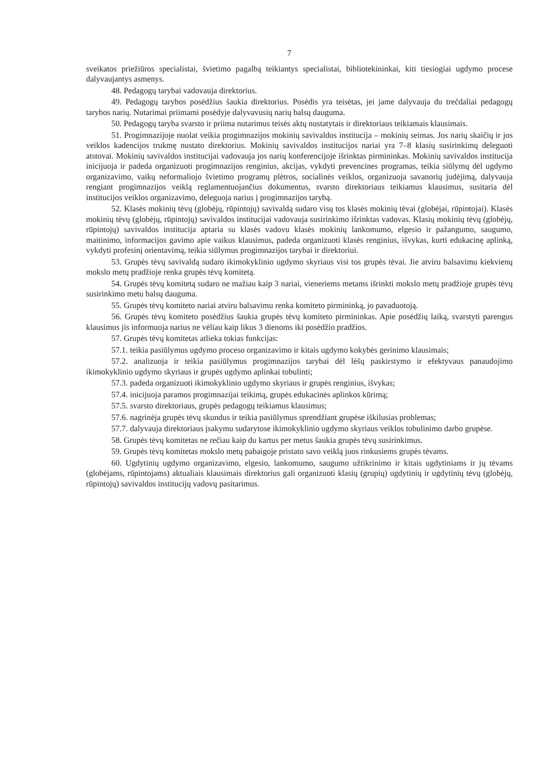7
sveikatos priežiūros specialistai, švietimo pagalbą teikiantys specialistai, bibliotekininkai, kiti tiesiogiai ugdymo procese dalyvaujantys asmenys.
48. Pedagogų tarybai vadovauja direktorius.
49. Pedagogų tarybos posėdžius šaukia direktorius. Posėdis yra teisėtas, jei jame dalyvauja du trečdaliai pedagogų tarybos narių. Nutarimai priimami posėdyje dalyvavusių narių balsų dauguma.
50. Pedagogų taryba svarsto ir priima nutarimus teisės aktų nustatytais ir direktoriaus teikiamais klausimais.
51. Progimnazijoje nuolat veikia progimnazijos mokinių savivaldos institucija – mokinių seimas. Jos narių skaičių ir jos veiklos kadencijos trukmę nustato direktorius. Mokinių savivaldos institucijos nariai yra 7–8 klasių susirinkimų deleguoti atstovai. Mokinių savivaldos institucijai vadovauja jos narių konferencijoje išrinktas pirmininkas. Mokinių savivaldos institucija inicijuoja ir padeda organizuoti progimnazijos renginius, akcijas, vykdyti prevencines programas, teikia siūlymų dėl ugdymo organizavimo, vaikų neformaliojo švietimo programų plėtros, socialinės veiklos, organizuoja savanorių judėjimą, dalyvauja rengiant progimnazijos veiklą reglamentuojančius dokumentus, svarsto direktoriaus teikiamus klausimus, susitaria dėl institucijos veiklos organizavimo, deleguoja narius į progimnazijos tarybą.
52. Klasės mokinių tėvų (globėjų, rūpintojų) savivaldą sudaro visų tos klasės mokinių tėvai (globėjai, rūpintojai). Klasės mokinių tėvų (globėjų, rūpintojų) savivaldos institucijai vadovauja susirinkimo išrinktas vadovas. Klasių mokinių tėvų (globėjų, rūpintojų) savivaldos institucija aptaria su klasės vadovu klasės mokinių lankomumo, elgesio ir pažangumo, saugumo, maitinimo, informacijos gavimo apie vaikus klausimus, padeda organizuoti klasės renginius, išvykas, kurti edukacinę aplinką, vykdyti profesinį orientavimą, teikia siūlymus progimnazijos tarybai ir direktoriui.
53. Grupės tėvų savivaldą sudaro ikimokyklinio ugdymo skyriaus visi tos grupės tėvai. Jie atviru balsavimu kiekvienų mokslo metų pradžioje renka grupės tėvų komitetą.
54. Grupės tėvų komitetą sudaro ne mažiau kaip 3 nariai, vieneriems metams išrinkti mokslo metų pradžioje grupės tėvų susirinkimo metu balsų dauguma.
55. Grupės tėvų komiteto nariai atviru balsavimu renka komiteto pirmininką, jo pavaduotoją.
56. Grupės tėvų komiteto posėdžius šaukia grupės tėvų komiteto pirmininkas. Apie posėdžių laiką, svarstyti parengus klausimus jis informuoja narius ne vėliau kaip likus 3 dienoms iki posėdžio pradžios.
57. Grupės tėvų komitetas atlieka tokias funkcijas:
57.1. teikia pasiūlymus ugdymo proceso organizavimo ir kitais ugdymo kokybės gerinimo klausimais;
57.2. analizuoja ir teikia pasiūlymus progimnazijos tarybai dėl lėšų paskirstymo ir efektyvaus panaudojimo ikimokyklinio ugdymo skyriaus ir grupės ugdymo aplinkai tobulinti;
57.3. padeda organizuoti ikimokyklinio ugdymo skyriaus ir grupės renginius, išvykas;
57.4. inicijuoja paramos progimnazijai teikimą, grupės edukacinės aplinkos kūrimą;
57.5. svarsto direktoriaus, grupės pedagogų teikiamus klausimus;
57.6. nagrinėja grupės tėvų skundus ir teikia pasiūlymus sprendžiant grupėse iškilusias problemas;
57.7. dalyvauja direktoriaus įsakymu sudarytose ikimokyklinio ugdymo skyriaus veiklos tobulinimo darbo grupėse.
58. Grupės tėvų komitetas ne rečiau kaip du kartus per metus šaukia grupės tėvų susirinkimus.
59. Grupės tėvų komitetas mokslo metų pabaigoje pristato savo veiklą juos rinkusiems grupės tėvams.
60. Ugdytinių ugdymo organizavimo, elgesio, lankomumo, saugumo užtikrinimo ir kitais ugdytiniams ir jų tėvams (globėjams, rūpintojams) aktualiais klausimais direktorius gali organizuoti klasių (grupių) ugdytinių ir ugdytinių tėvų (globėjų, rūpintojų) savivaldos institucijų vadovų pasitarimus.